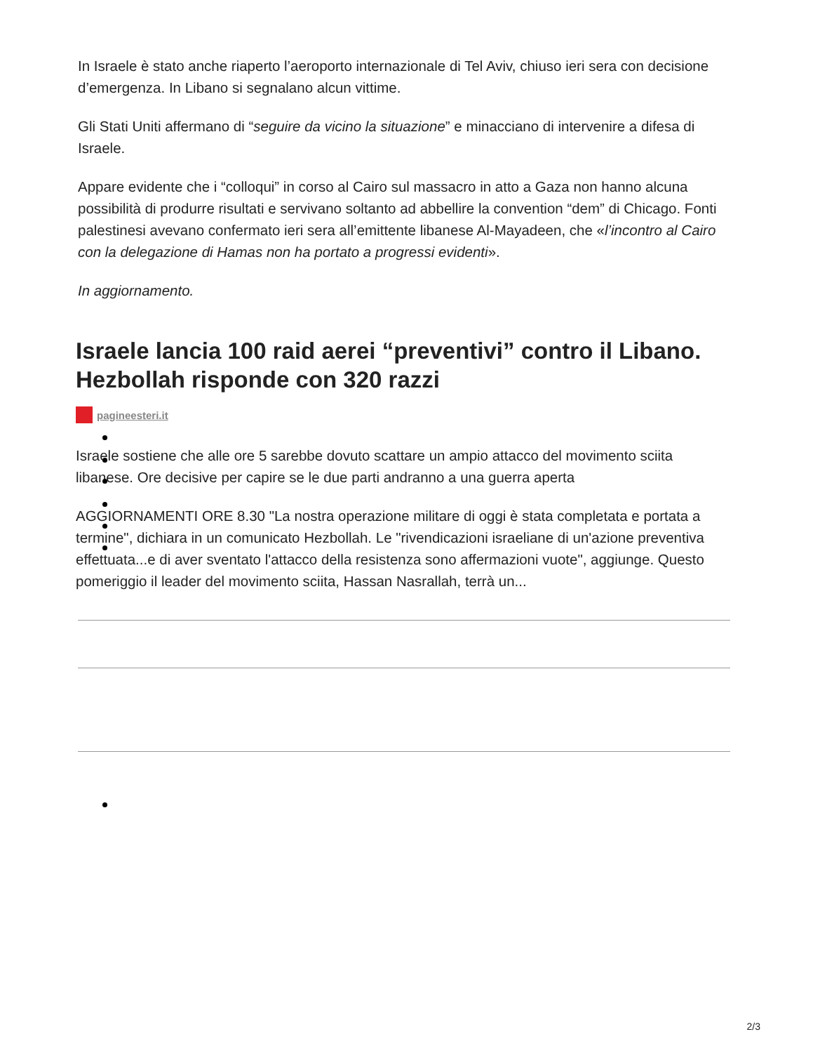In Israele è stato anche riaperto l’aeroporto internazionale di Tel Aviv, chiuso ieri sera con decisione d’emergenza. In Libano si segnalano alcun vittime.
Gli Stati Uniti affermano di “seguire da vicino la situazione” e minacciano di intervenire a difesa di Israele.
Appare evidente che i “colloqui” in corso al Cairo sul massacro in atto a Gaza non hanno alcuna possibilità di produrre risultati e servivano soltanto ad abbellire la convention “dem” di Chicago. Fonti palestinesi avevano confermato ieri sera all’emittente libanese Al-Mayadeen, che «l’incontro al Cairo con la delegazione di Hamas non ha portato a progressi evidenti».
In aggiornamento.
Israele lancia 100 raid aerei “preventivi” contro il Libano. Hezbollah risponde con 320 razzi
pagineesteri.it
Israele sostiene che alle ore 5 sarebbe dovuto scattare un ampio attacco del movimento sciita libanese. Ore decisive per capire se le due parti andranno a una guerra aperta
AGGIORNAMENTI ORE 8.30 "La nostra operazione militare di oggi è stata completata e portata a termine", dichiara in un comunicato Hezbollah. Le "rivendicazioni israeliane di un'azione preventiva effettuata...e di aver sventato l'attacco della resistenza sono affermazioni vuote", aggiunge. Questo pomeriggio il leader del movimento sciita, Hassan Nasrallah, terrà un...
2/3